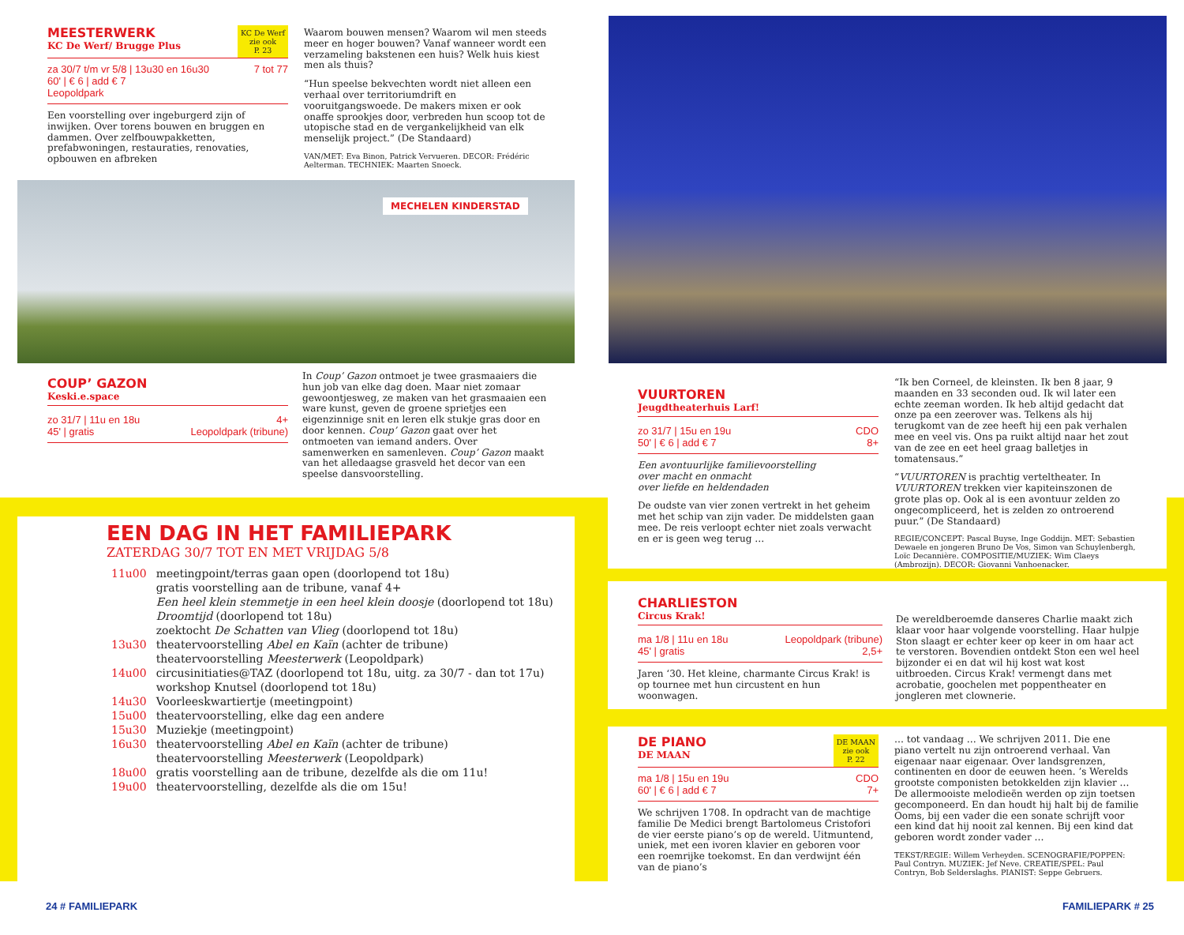MEESTERWERK
KC De Werf/ Brugge Plus
KC De Werf
zie ook
P. 23
za 30/7 t/m vr 5/8 | 13u30 en 16u30 7 tot 77
60' | € 6 | add € 7
Leopoldpark
Een voorstelling over ingeburgerd zijn of inwijken. Over torens bouwen en bruggen en dammen. Over zelfbouwpakketten, prefabwoningen, restauraties, renovaties, opbouwen en afbreken
Waarom bouwen mensen? Waarom wil men steeds meer en hoger bouwen? Vanaf wanneer wordt een verzameling bakstenen een huis? Welk huis kiest men als thuis?
“Hun speelse bekvechten wordt niet alleen een verhaal over territoriumdrift en vooruitgangswoede. De makers mixen er ook onaffe sprookjes door, verbreden hun scoop tot de utopische stad en de vergankelijkheid van elk menselijk project.” (De Standaard)
VAN/MET: Eva Binon, Patrick Vervueren. DECOR: Frédéric Aelterman. TECHNIEK: Maarten Snoeck.
MECHELEN KINDERSTAD
COUP’ GAZON
Keski.e.space
zo 31/7 | 11u en 18u 4+
45' | gratis Leopoldpark (tribune)
In Coup’ Gazon ontmoet je twee grasmaaiers die hun job van elke dag doen. Maar niet zomaar gewoontjesweg, ze maken van het grasmaaien een ware kunst, geven de groene sprietjes een eigenzinnige snit en leren elk stukje gras door en door kennen. Coup’ Gazon gaat over het ontmoeten van iemand anders. Over samenwerken en samenleven. Coup’ Gazon maakt van het alledaagse grasveld het decor van een speelse dansvoorstelling.
EEN DAG IN HET FAMILIEPARK
ZATERDAG 30/7 TOT EN MET VRIJDAG 5/8
| 11u00 | meetingpoint/terras gaan open (doorlopend tot 18u) |
| | gratis voorstelling aan de tribune, vanaf 4+ |
| | Een heel klein stemmetje in een heel klein doosje (doorlopend tot 18u) |
| | Droomtijd (doorlopend tot 18u) |
| | zoektocht De Schatten van Vlieg (doorlopend tot 18u) |
| 13u30 | theatervoorstelling Abel en Kaïn (achter de tribune) |
| | theatervoorstelling Meesterwerk (Leopoldpark) |
| 14u00 | circusinitiaties@TAZ (doorlopend tot 18u, uitg. za 30/7 - dan tot 17u) |
| | workshop Knutsel (doorlopend tot 18u) |
| 14u30 | Voorleeskwartiertje (meetingpoint) |
| 15u00 | theatervoorstelling, elke dag een andere |
| 15u30 | Muziekje (meetingpoint) |
| 16u30 | theatervoorstelling Abel en Kaïn (achter de tribune) |
| | theatervoorstelling Meesterwerk (Leopoldpark) |
| 18u00 | gratis voorstelling aan de tribune, dezelfde als die om 11u! |
| 19u00 | theatervoorstelling, dezelfde als die om 15u! |
VUURTOREN
Jeugdtheaterhuis Larf!
zo 31/7 | 15u en 19u CDO
50' | € 6 | add € 7 8+
Een avontuurlijke familievoorstelling
over macht en onmacht
over liefde en heldendaden
De oudste van vier zonen vertrekt in het geheim met het schip van zijn vader. De middelsten gaan mee. De reis verloopt echter niet zoals verwacht en er is geen weg terug …
“Ik ben Corneel, de kleinsten. Ik ben 8 jaar, 9 maanden en 33 seconden oud. Ik wil later een echte zeeman worden. Ik heb altijd gedacht dat onze pa een zeerover was. Telkens als hij terugkomt van de zee heeft hij een pak verhalen mee en veel vis. Ons pa ruikt altijd naar het zout van de zee en eet heel graag balletjes in tomatensaus.”
“VUURTOREN is prachtig verteltheater. In VUURTOREN trekken vier kapiteinszonen de grote plas op. Ook al is een avontuur zelden zo ongecompliceerd, het is zelden zo ontroerend puur.” (De Standaard)
REGIE/CONCEPT: Pascal Buyse, Inge Goddijn. MET: Sebastien Dewaele en jongeren Bruno De Vos, Simon van Schuylenbergh, Loïc Decannière. COMPOSITIE/MUZIEK: Wim Claeys (Ambrozijn). DECOR: Giovanni Vanhoenacker.
CHARLIESTON
Circus Krak!
ma 1/8 | 11u en 18u Leopoldpark (tribune)
45' | gratis 2,5+
Jaren ‘30. Het kleine, charmante Circus Krak! is op tournee met hun circustent en hun woonwagen.
De wereldberoemde danseres Charlie maakt zich klaar voor haar volgende voorstelling. Haar hulpje Ston slaagt er echter keer op keer in om haar act te verstoren. Bovendien ontdekt Ston een wel heel bijzonder ei en dat wil hij kost wat kost uitbroeden. Circus Krak! vermengt dans met acrobatie, goochelen met poppentheater en jongleren met clownerie.
DE PIANO
DE MAAN
DE MAAN
zie ook
P. 22
ma 1/8 | 15u en 19u CDO
60' | € 6 | add € 7 7+
We schrijven 1708. In opdracht van de machtige familie De Medici brengt Bartolomeus Cristofori de vier eerste piano’s op de wereld. Uitmuntend, uniek, met een ivoren klavier en geboren voor een roemrijke toekomst. En dan verdwijnt één van de piano’s
… tot vandaag … We schrijven 2011. Die ene piano vertelt nu zijn ontroerend verhaal. Van eigenaar naar eigenaar. Over landsgrenzen, continenten en door de eeuwen heen. ’s Werelds grootste componisten betokkelden zijn klavier … De allermooiste melodieën werden op zijn toetsen gecomponeerd. En dan houdt hij halt bij de familie Ooms, bij een vader die een sonate schrijft voor een kind dat hij nooit zal kennen. Bij een kind dat geboren wordt zonder vader …
TEKST/REGIE: Willem Verheyden. SCENOGRAFIE/POPPEN: Paul Contryn. MUZIEK: Jef Neve. CREATIE/SPEL: Paul Contryn, Bob Selderslaghs. PIANIST: Seppe Gebruers.
24 # FAMILIEPARK FAMILIEPARK # 25